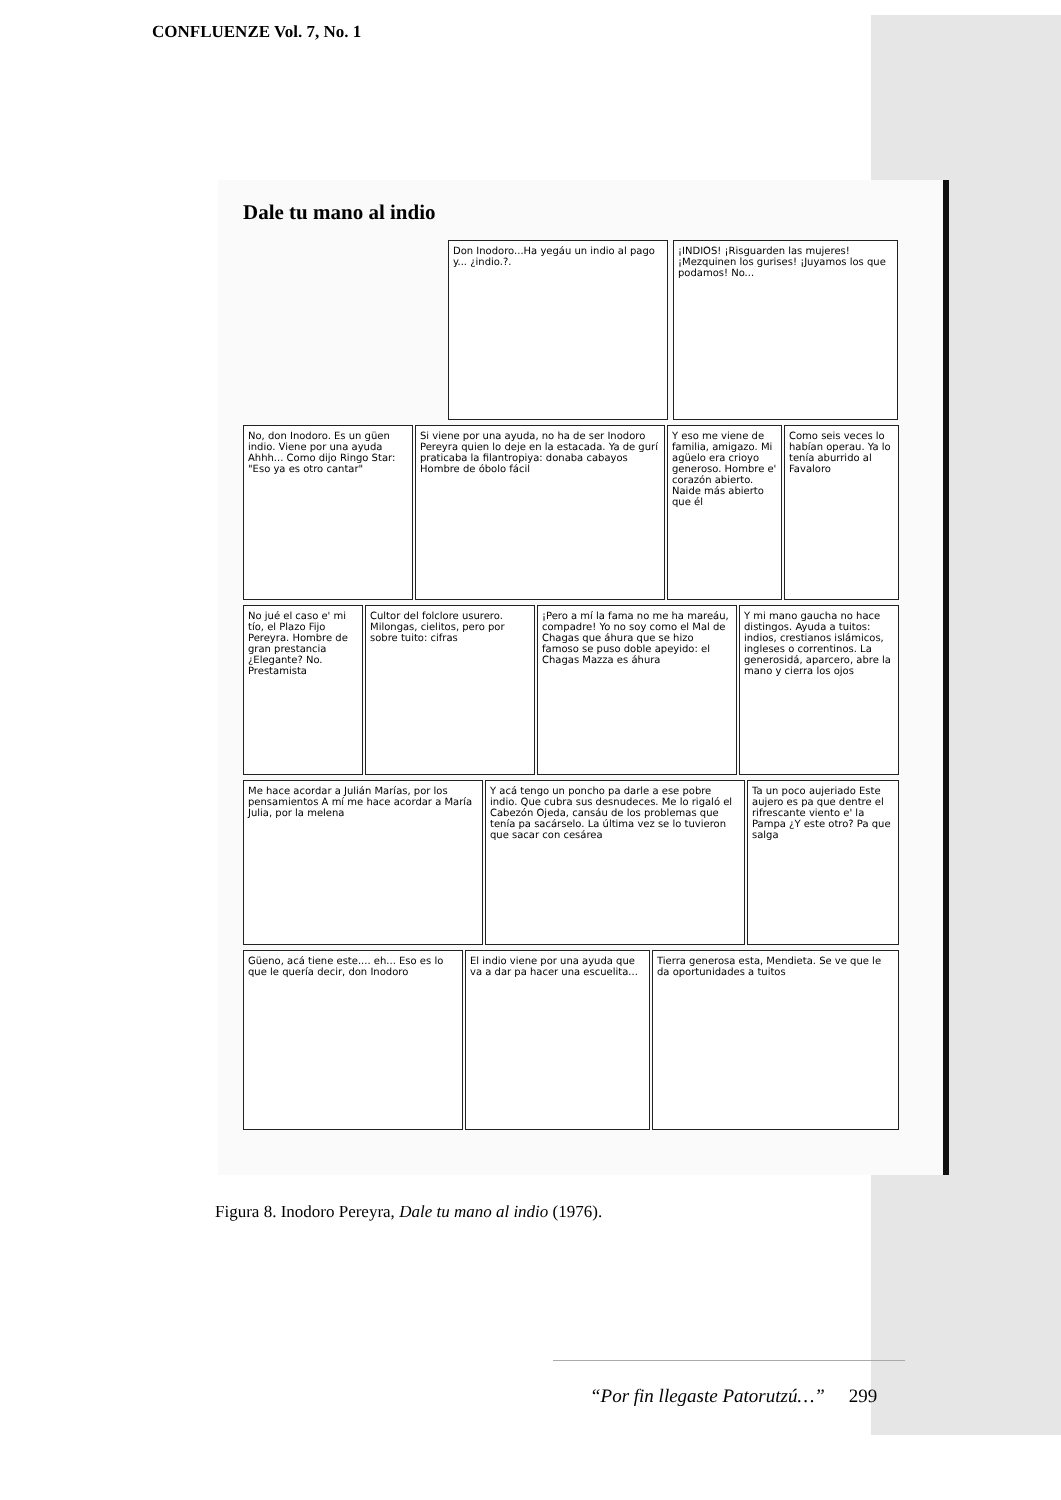CONFLUENZE Vol. 7, No. 1
Dale tu mano al indio
Don Inodoro...Ha yegáu un indio al pago y... ¿indio.?.
¡INDIOS! ¡Risguarden las mujeres! ¡Mezquinen los gurises! ¡Juyamos los que podamos! No...
No, don Inodoro. Es un güen indio. Viene por una ayuda Ahhh... Como dijo Ringo Star: "Eso ya es otro cantar"
Si viene por una ayuda, no ha de ser Inodoro Pereyra quien lo deje en la estacada. Ya de gurí praticaba la filantropiya: donaba cabayos Hombre de óbolo fácil
Y eso me viene de familia, amigazo. Mi agüelo era crioyo generoso. Hombre e' corazón abierto. Naide más abierto que él
Como seis veces lo habían operau. Ya lo tenía aburrido al Favaloro
No jué el caso e' mi tío, el Plazo Fijo Pereyra. Hombre de gran prestancia ¿Elegante? No. Prestamista
Cultor del folclore usurero. Milongas, cielitos, pero por sobre tuito: cifras
¡Pero a mí la fama no me ha mareáu, compadre! Yo no soy como el Mal de Chagas que áhura que se hizo famoso se puso doble apeyido: el Chagas Mazza es áhura
Y mi mano gaucha no hace distingos. Ayuda a tuitos: indios, crestianos islámicos, ingleses o correntinos. La generosidá, aparcero, abre la mano y cierra los ojos
Me hace acordar a Julián Marías, por los pensamientos A mí me hace acordar a María Julia, por la melena
Y acá tengo un poncho pa darle a ese pobre indio. Que cubra sus desnudeces. Me lo rigaló el Cabezón Ojeda, cansáu de los problemas que tenía pa sacárselo. La última vez se lo tuvieron que sacar con cesárea
Ta un poco aujeriado Este aujero es pa que dentre el rifrescante viento e' la Pampa ¿Y este otro? Pa que salga
Güeno, acá tiene este.... eh... Eso es lo que le quería decir, don Inodoro
El indio viene por una ayuda que va a dar pa hacer una escuelita...
Tierra generosa esta, Mendieta. Se ve que le da oportunidades a tuitos
Figura 8. Inodoro Pereyra, Dale tu mano al indio (1976).
“Por fin llegaste Patorutzú…” 299